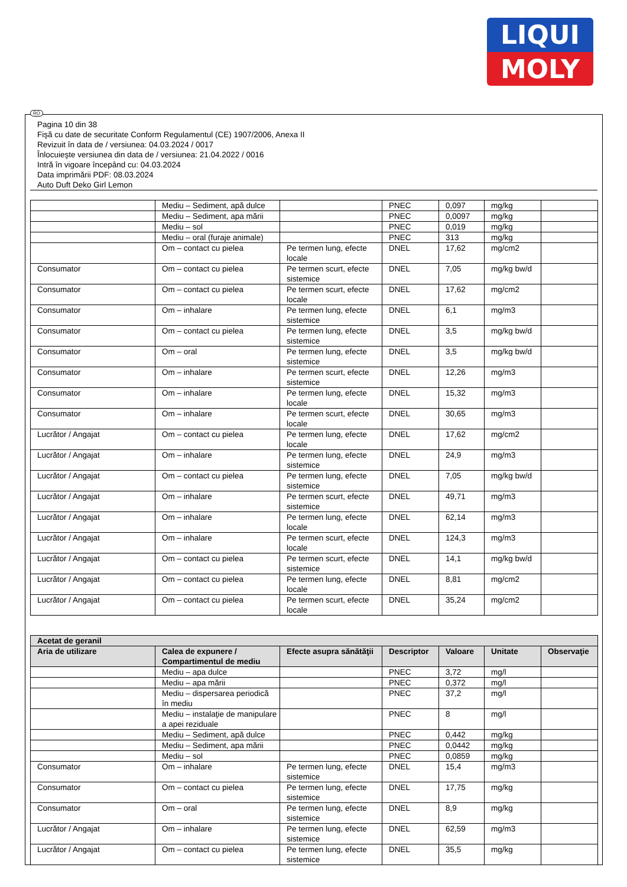LIQUI
MOLY
RO
Pagina 10 din 38
Fişă cu date de securitate Conform Regulamentul (CE) 1907/2006, Anexa II
Revizuit în data de / versiunea: 04.03.2024 / 0017
Înlocuieşte versiunea din data de / versiunea: 21.04.2022 / 0016
Intră în vigoare începând cu: 04.03.2024
Data imprimării PDF: 08.03.2024
Auto Duft Deko Girl Lemon
| | Mediu – Sediment, apă dulce | | PNEC | 0,097 | mg/kg | |
| | Mediu – Sediment, apa mării | | PNEC | 0,0097 | mg/kg | |
| | Mediu – sol | | PNEC | 0,019 | mg/kg | |
| | Mediu – oral (furaje animale) | | PNEC | 313 | mg/kg | |
| | Om – contact cu pielea | Pe termen lung, efecte locale | DNEL | 17,62 | mg/cm2 | |
| Consumator | Om – contact cu pielea | Pe termen scurt, efecte sistemice | DNEL | 7,05 | mg/kg bw/d | |
| Consumator | Om – contact cu pielea | Pe termen scurt, efecte locale | DNEL | 17,62 | mg/cm2 | |
| Consumator | Om – inhalare | Pe termen lung, efecte sistemice | DNEL | 6,1 | mg/m3 | |
| Consumator | Om – contact cu pielea | Pe termen lung, efecte sistemice | DNEL | 3,5 | mg/kg bw/d | |
| Consumator | Om – oral | Pe termen lung, efecte sistemice | DNEL | 3,5 | mg/kg bw/d | |
| Consumator | Om – inhalare | Pe termen scurt, efecte sistemice | DNEL | 12,26 | mg/m3 | |
| Consumator | Om – inhalare | Pe termen lung, efecte locale | DNEL | 15,32 | mg/m3 | |
| Consumator | Om – inhalare | Pe termen scurt, efecte locale | DNEL | 30,65 | mg/m3 | |
| Lucrător / Angajat | Om – contact cu pielea | Pe termen lung, efecte locale | DNEL | 17,62 | mg/cm2 | |
| Lucrător / Angajat | Om – inhalare | Pe termen lung, efecte sistemice | DNEL | 24,9 | mg/m3 | |
| Lucrător / Angajat | Om – contact cu pielea | Pe termen lung, efecte sistemice | DNEL | 7,05 | mg/kg bw/d | |
| Lucrător / Angajat | Om – inhalare | Pe termen scurt, efecte sistemice | DNEL | 49,71 | mg/m3 | |
| Lucrător / Angajat | Om – inhalare | Pe termen lung, efecte locale | DNEL | 62,14 | mg/m3 | |
| Lucrător / Angajat | Om – inhalare | Pe termen scurt, efecte locale | DNEL | 124,3 | mg/m3 | |
| Lucrător / Angajat | Om – contact cu pielea | Pe termen scurt, efecte sistemice | DNEL | 14,1 | mg/kg bw/d | |
| Lucrător / Angajat | Om – contact cu pielea | Pe termen lung, efecte locale | DNEL | 8,81 | mg/cm2 | |
| Lucrător / Angajat | Om – contact cu pielea | Pe termen scurt, efecte locale | DNEL | 35,24 | mg/cm2 | |
| Acetat de geranil | | | | | | |
| --- | --- | --- | --- | --- | --- | --- |
| Aria de utilizare | Calea de expunere / Compartimentul de mediu | Efecte asupra sănătăţii | Descriptor | Valoare | Unitate | Observaţie |
| | Mediu – apa dulce | | PNEC | 3,72 | mg/l | |
| | Mediu – apa mării | | PNEC | 0,372 | mg/l | |
| | Mediu – dispersarea periodică în mediu | | PNEC | 37,2 | mg/l | |
| | Mediu – instalaţie de manipulare a apei reziduale | | PNEC | 8 | mg/l | |
| | Mediu – Sediment, apă dulce | | PNEC | 0,442 | mg/kg | |
| | Mediu – Sediment, apa mării | | PNEC | 0,0442 | mg/kg | |
| | Mediu – sol | | PNEC | 0,0859 | mg/kg | |
| Consumator | Om – inhalare | Pe termen lung, efecte sistemice | DNEL | 15,4 | mg/m3 | |
| Consumator | Om – contact cu pielea | Pe termen lung, efecte sistemice | DNEL | 17,75 | mg/kg | |
| Consumator | Om – oral | Pe termen lung, efecte sistemice | DNEL | 8,9 | mg/kg | |
| Lucrător / Angajat | Om – inhalare | Pe termen lung, efecte sistemice | DNEL | 62,59 | mg/m3 | |
| Lucrător / Angajat | Om – contact cu pielea | Pe termen lung, efecte sistemice | DNEL | 35,5 | mg/kg | |